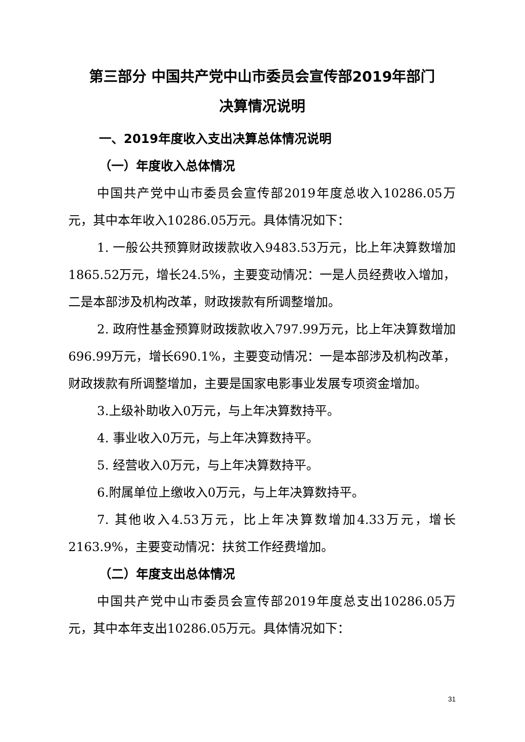第三部分 中国共产党中山市委员会宣传部2019年部门
决算情况说明
一、2019年度收入支出决算总体情况说明
（一）年度收入总体情况
中国共产党中山市委员会宣传部2019年度总收入10286.05万元，其中本年收入10286.05万元。具体情况如下：
1. 一般公共预算财政拨款收入9483.53万元，比上年决算数增加1865.52万元，增长24.5%，主要变动情况：一是人员经费收入增加，二是本部涉及机构改革，财政拨款有所调整增加。
2. 政府性基金预算财政拨款收入797.99万元，比上年决算数增加696.99万元，增长690.1%，主要变动情况：一是本部涉及机构改革，财政拨款有所调整增加，主要是国家电影事业发展专项资金增加。
3.上级补助收入0万元，与上年决算数持平。
4. 事业收入0万元，与上年决算数持平。
5. 经营收入0万元，与上年决算数持平。
6.附属单位上缴收入0万元，与上年决算数持平。
7. 其他收入4.53万元，比上年决算数增加4.33万元，增长2163.9%，主要变动情况：扶贫工作经费增加。
（二）年度支出总体情况
中国共产党中山市委员会宣传部2019年度总支出10286.05万元，其中本年支出10286.05万元。具体情况如下：
31